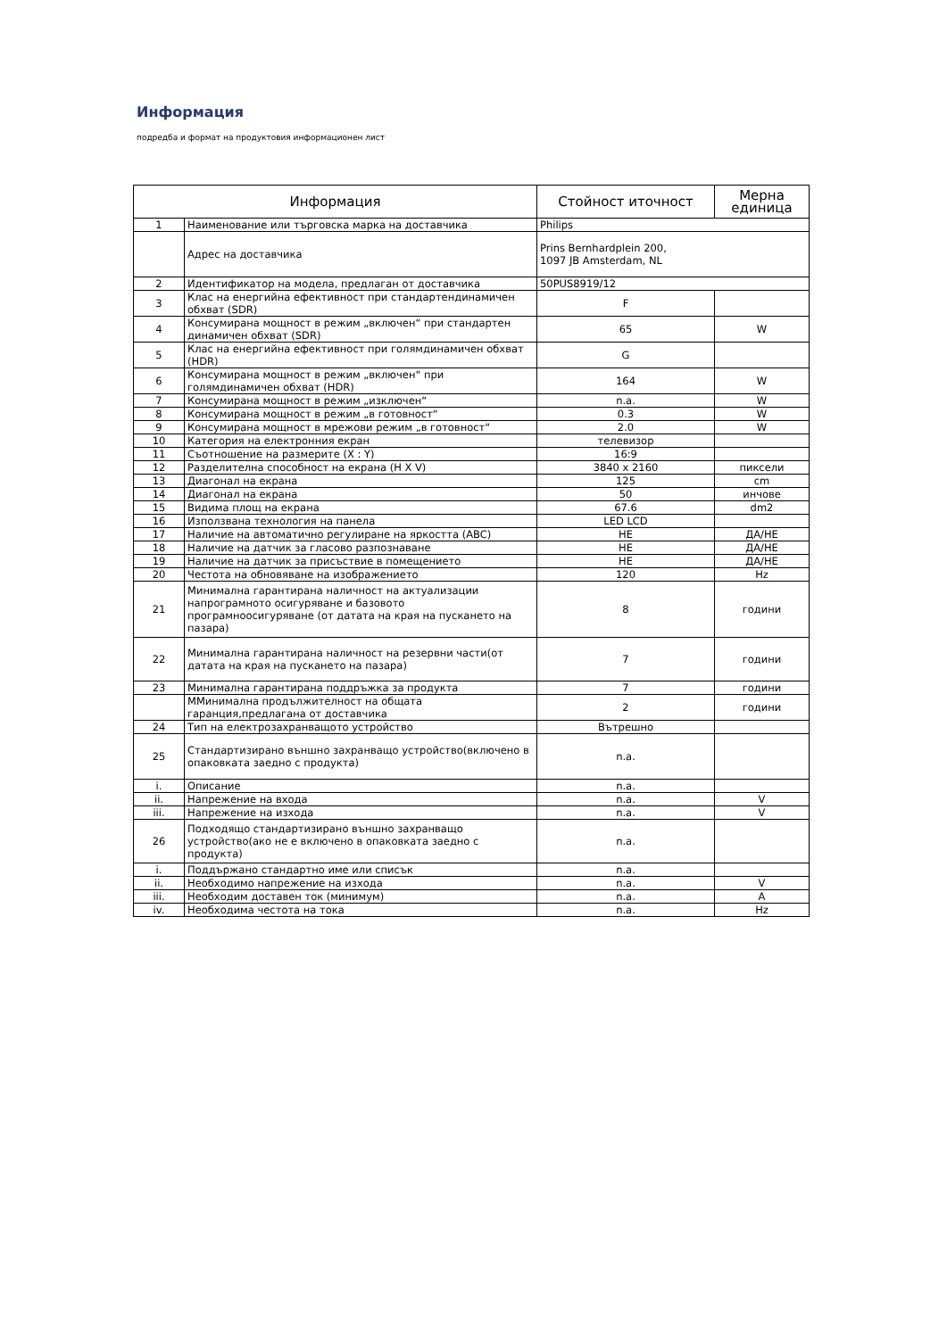Информация
подредба и формат на продуктовия информационен лист
| Информация | | Стойност иточност | Мерна единица |
| --- | --- | --- | --- |
| 1 | Наименование или търговска марка на доставчика | Philips | |
| | Адрес на доставчика | Prins Bernhardplein 200, 1097 JB Amsterdam, NL | |
| 2 | Идентификатор на модела, предлаган от доставчика | 50PUS8919/12 | |
| 3 | Клас на енергийна ефективност при стандартендинамичен обхват (SDR) | F | |
| 4 | Консумирана мощност в режим „включен“ при стандартен динамичен обхват (SDR) | 65 | W |
| 5 | Клас на енергийна ефективност при голямдинамичен обхват (HDR) | G | |
| 6 | Консумирана мощност в режим „включен“ при голямдинамичен обхват (HDR) | 164 | W |
| 7 | Консумирана мощност в режим „изключен“ | n.a. | W |
| 8 | Консумирана мощност в режим „в готовност“ | 0.3 | W |
| 9 | Консумирана мощност в мрежови режим „в готовност“ | 2.0 | W |
| 10 | Категория на електронния екран | телевизор | |
| 11 | Съотношение на размерите (X : Y) | 16:9 | |
| 12 | Разделителна способност на екрана (H X V) | 3840 x 2160 | пиксели |
| 13 | Диагонал на екрана | 125 | cm |
| 14 | Диагонал на екрана | 50 | инчове |
| 15 | Видима площ на екрана | 67.6 | dm2 |
| 16 | Използвана технология на панела | LED LCD | |
| 17 | Наличие на автоматично регулиране на яркостта (ABC) | НЕ | ДА/НЕ |
| 18 | Наличие на датчик за гласово разпознаване | НЕ | ДА/НЕ |
| 19 | Наличие на датчик за присъствие в помещението | НЕ | ДА/НЕ |
| 20 | Честота на обновяване на изображението | 120 | Hz |
| 21 | Минимална гарантирана наличност на актуализации напрограмното осигуряване и базовото програмноосигуряване (от датата на края на пускането на пазара) | 8 | години |
| 22 | Минимална гарантирана наличност на резервни части(от датата на края на пускането на пазара) | 7 | години |
| 23 | Минимална гарантирана поддръжка за продукта | 7 | години |
| | ММинимална продължителност на общата гаранция,предлагана от доставчика | 2 | години |
| 24 | Тип на електрозахранващото устройство | Вътрешно | |
| 25 | Стандартизирано външно захранващо устройство(включено в опаковката заедно с продукта) | n.a. | |
| i. | Описание | n.a. | |
| ii. | Напрежение на входа | n.a. | V |
| iii. | Напрежение на изхода | n.a. | V |
| 26 | Подходящо стандартизирано външно захранващо устройство(ако не е включено в опаковката заедно с продукта) | n.a. | |
| i. | Поддържано стандартно име или списък | n.a. | |
| ii. | Необходимо напрежение на изхода | n.a. | V |
| iii. | Необходим доставен ток (минимум) | n.a. | A |
| iv. | Необходима честота на тока | n.a. | Hz |